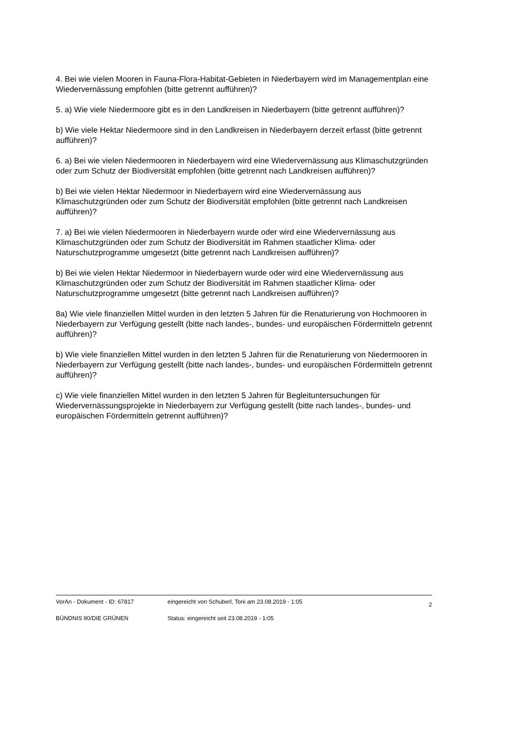4. Bei wie vielen Mooren in Fauna-Flora-Habitat-Gebieten in Niederbayern wird im Managementplan eine Wiedervernässung empfohlen (bitte getrennt aufführen)?
5. a) Wie viele Niedermoore gibt es in den Landkreisen in Niederbayern (bitte getrennt aufführen)?
b) Wie viele Hektar Niedermoore sind in den Landkreisen in Niederbayern derzeit erfasst (bitte getrennt aufführen)?
6. a) Bei wie vielen Niedermooren in Niederbayern wird eine Wiedervernässung aus Klimaschutzgründen oder zum Schutz der Biodiversität empfohlen (bitte getrennt nach Landkreisen aufführen)?
b) Bei wie vielen Hektar Niedermoor in Niederbayern wird eine Wiedervernässung aus Klimaschutzgründen oder zum Schutz der Biodiversität empfohlen (bitte getrennt nach Landkreisen aufführen)?
7. a) Bei wie vielen Niedermooren in Niederbayern wurde oder wird eine Wiedervernässung aus Klimaschutzgründen oder zum Schutz der Biodiversität im Rahmen staatlicher Klima- oder Naturschutzprogramme umgesetzt (bitte getrennt nach Landkreisen aufführen)?
b) Bei wie vielen Hektar Niedermoor in Niederbayern wurde oder wird eine Wiedervernässung aus Klimaschutzgründen oder zum Schutz der Biodiversität im Rahmen staatlicher Klima- oder Naturschutzprogramme umgesetzt (bitte getrennt nach Landkreisen aufführen)?
8a) Wie viele finanziellen Mittel wurden in den letzten 5 Jahren für die Renaturierung von Hochmooren in Niederbayern zur Verfügung gestellt (bitte nach landes-, bundes- und europäischen Fördermitteln getrennt aufführen)?
b) Wie viele finanziellen Mittel wurden in den letzten 5 Jahren für die Renaturierung von Niedermooren in Niederbayern zur Verfügung gestellt (bitte nach landes-, bundes- und europäischen Fördermitteln getrennt aufführen)?
c) Wie viele finanziellen Mittel wurden in den letzten 5 Jahren für Begleituntersuchungen für Wiedervernässungsprojekte in Niederbayern zur Verfügung gestellt (bitte nach landes-, bundes- und europäischen Fördermitteln getrennt aufführen)?
| VorAn - Dokument - ID: 67817 | eingereicht von Schuberl, Toni am 23.08.2019 - 1:05 | 2 |
| BÜNDNIS 90/DIE GRÜNEN | Status: eingereicht seit 23.08.2019 - 1:05 | |